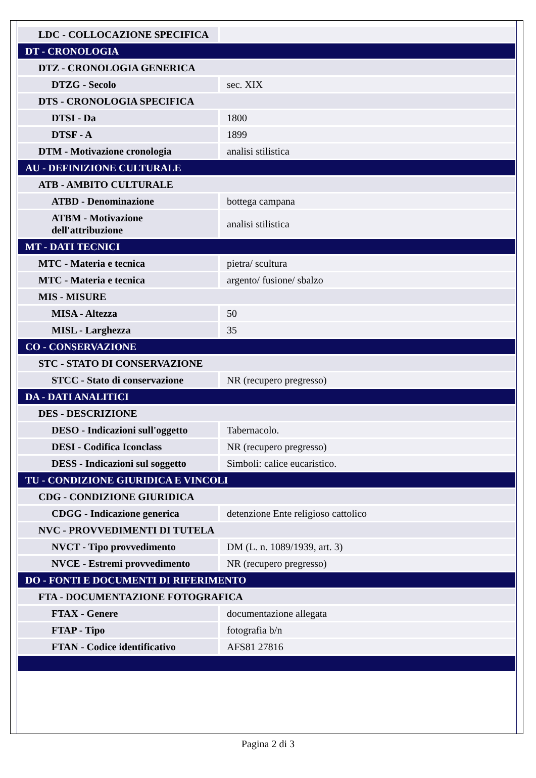| LDC - COLLOCAZIONE SPECIFICA | |
| DT - CRONOLOGIA | |
| DTZ - CRONOLOGIA GENERICA | |
| DTZG - Secolo | sec. XIX |
| DTS - CRONOLOGIA SPECIFICA | |
| DTSI - Da | 1800 |
| DTSF - A | 1899 |
| DTM - Motivazione cronologia | analisi stilistica |
| AU - DEFINIZIONE CULTURALE | |
| ATB - AMBITO CULTURALE | |
| ATBD - Denominazione | bottega campana |
| ATBM - Motivazione dell'attribuzione | analisi stilistica |
| MT - DATI TECNICI | |
| MTC - Materia e tecnica | pietra/ scultura |
| MTC - Materia e tecnica | argento/ fusione/ sbalzo |
| MIS - MISURE | |
| MISA - Altezza | 50 |
| MISL - Larghezza | 35 |
| CO - CONSERVAZIONE | |
| STC - STATO DI CONSERVAZIONE | |
| STCC - Stato di conservazione | NR (recupero pregresso) |
| DA - DATI ANALITICI | |
| DES - DESCRIZIONE | |
| DESO - Indicazioni sull'oggetto | Tabernacolo. |
| DESI - Codifica Iconclass | NR (recupero pregresso) |
| DESS - Indicazioni sul soggetto | Simboli: calice eucaristico. |
| TU - CONDIZIONE GIURIDICA E VINCOLI | |
| CDG - CONDIZIONE GIURIDICA | |
| CDGG - Indicazione generica | detenzione Ente religioso cattolico |
| NVC - PROVVEDIMENTI DI TUTELA | |
| NVCT - Tipo provvedimento | DM (L. n. 1089/1939, art. 3) |
| NVCE - Estremi provvedimento | NR (recupero pregresso) |
| DO - FONTI E DOCUMENTI DI RIFERIMENTO | |
| FTA - DOCUMENTAZIONE FOTOGRAFICA | |
| FTAX - Genere | documentazione allegata |
| FTAP - Tipo | fotografia b/n |
| FTAN - Codice identificativo | AFS81 27816 |
Pagina 2 di 3